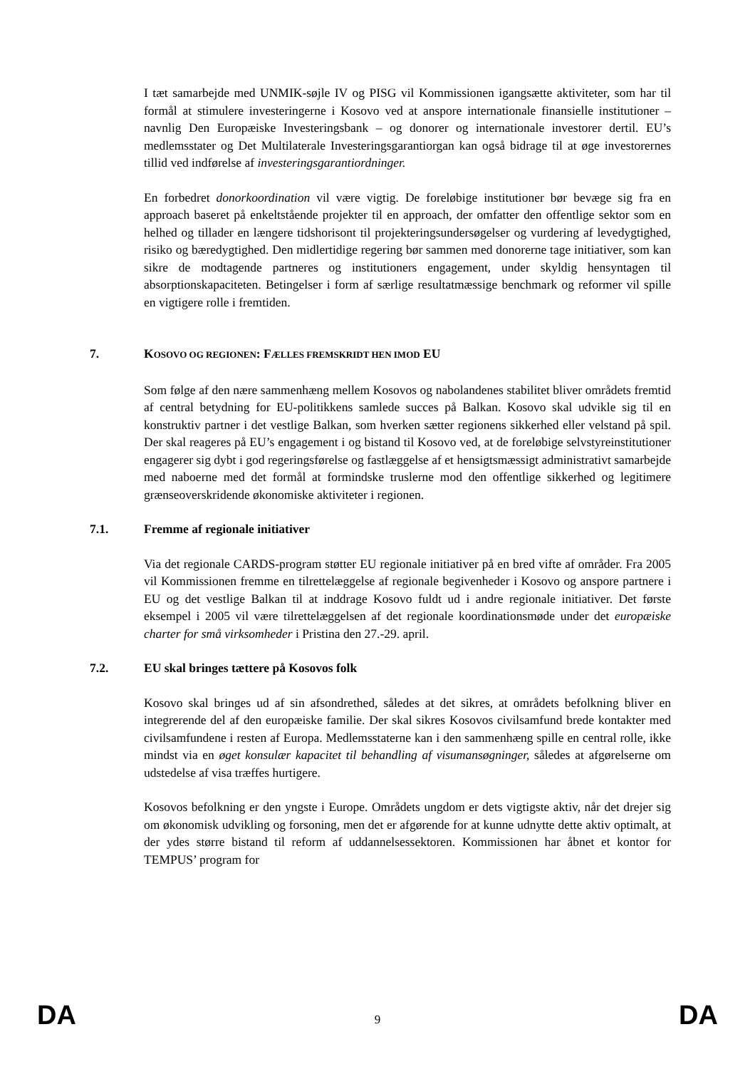I tæt samarbejde med UNMIK-søjle IV og PISG vil Kommissionen igangsætte aktiviteter, som har til formål at stimulere investeringerne i Kosovo ved at anspore internationale finansielle institutioner – navnlig Den Europæiske Investeringsbank – og donorer og internationale investorer dertil. EU’s medlemsstater og Det Multilaterale Investeringsgarantiorgan kan også bidrage til at øge investorernes tillid ved indførelse af investeringsgarantiordninger.
En forbedret donorkoordination vil være vigtig. De foreløbige institutioner bør bevæge sig fra en approach baseret på enkeltstående projekter til en approach, der omfatter den offentlige sektor som en helhed og tillader en længere tidshorisont til projekteringsundersøgelser og vurdering af levedygtighed, risiko og bæredygtighed. Den midlertidige regering bør sammen med donorerne tage initiativer, som kan sikre de modtagende partneres og institutioners engagement, under skyldig hensyntagen til absorptionskapaciteten. Betingelser i form af særlige resultatmæssige benchmark og reformer vil spille en vigtigere rolle i fremtiden.
7. KOSOVO OG REGIONEN: FÆLLES FREMSKRIDT HEN IMOD EU
Som følge af den nære sammenhæng mellem Kosovos og nabolandenes stabilitet bliver områdets fremtid af central betydning for EU-politikkens samlede succes på Balkan. Kosovo skal udvikle sig til en konstruktiv partner i det vestlige Balkan, som hverken sætter regionens sikkerhed eller velstand på spil. Der skal reageres på EU’s engagement i og bistand til Kosovo ved, at de foreløbige selvstyreinstitutioner engagerer sig dybt i god regeringsførelse og fastlæggelse af et hensigtsmæssigt administrativt samarbejde med naboerne med det formål at formindske truslerne mod den offentlige sikkerhed og legitimere grænseoverskridende økonomiske aktiviteter i regionen.
7.1. Fremme af regionale initiativer
Via det regionale CARDS-program støtter EU regionale initiativer på en bred vifte af områder. Fra 2005 vil Kommissionen fremme en tilrettelæggelse af regionale begivenheder i Kosovo og anspore partnere i EU og det vestlige Balkan til at inddrage Kosovo fuldt ud i andre regionale initiativer. Det første eksempel i 2005 vil være tilrettelæggelsen af det regionale koordinationsmøde under det europæiske charter for små virksomheder i Pristina den 27.-29. april.
7.2. EU skal bringes tættere på Kosovos folk
Kosovo skal bringes ud af sin afsondrethed, således at det sikres, at områdets befolkning bliver en integrerende del af den europæiske familie. Der skal sikres Kosovos civilsamfund brede kontakter med civilsamfundene i resten af Europa. Medlemsstaterne kan i den sammenhæng spille en central rolle, ikke mindst via en øget konsulær kapacitet til behandling af visumansøgninger, således at afgørelserne om udstedelse af visa træffes hurtigere.
Kosovos befolkning er den yngste i Europe. Områdets ungdom er dets vigtigste aktiv, når det drejer sig om økonomisk udvikling og forsoning, men det er afgørende for at kunne udnytte dette aktiv optimalt, at der ydes større bistand til reform af uddannelsessektoren. Kommissionen har åbnet et kontor for TEMPUS’ program for
DA 9 DA